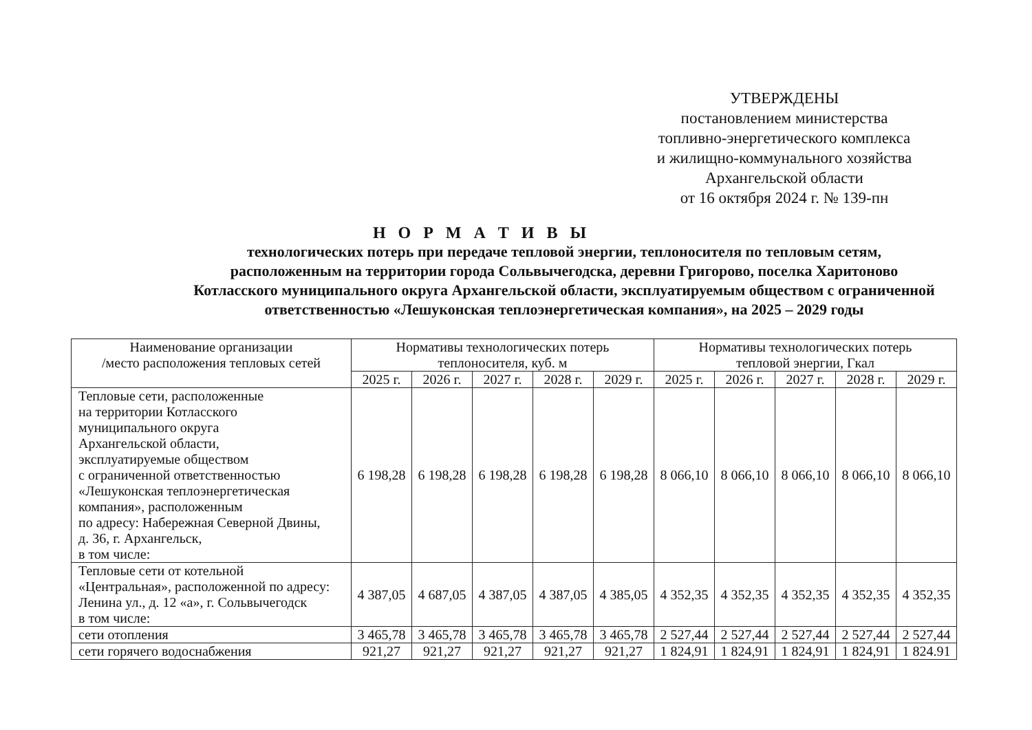УТВЕРЖДЕНЫ
постановлением министерства
топливно-энергетического комплекса
и жилищно-коммунального хозяйства
Архангельской области
от 16 октября 2024 г. № 139-пн
Н О Р М А Т И В Ы
технологических потерь при передаче тепловой энергии, теплоносителя по тепловым сетям,
расположенным на территории города Сольвычегодска, деревни Григорово, поселка Харитоново
Котласского муниципального округа Архангельской области, эксплуатируемым обществом с ограниченной
ответственностью «Лешуконская теплоэнергетическая компания», на 2025 – 2029 годы
| Наименование организации /место расположения тепловых сетей | Нормативы технологических потерь теплоносителя, куб. м | | | | | Нормативы технологических потерь тепловой энергии, Гкал | | | | |
| --- | --- | --- | --- | --- | --- | --- | --- | --- | --- | --- |
| | 2025 г. | 2026 г. | 2027 г. | 2028 г. | 2029 г. | 2025 г. | 2026 г. | 2027 г. | 2028 г. | 2029 г. |
| Тепловые сети, расположенные на территории Котласского муниципального округа Архангельской области, эксплуатируемые обществом с ограниченной ответственностью «Лешуконская теплоэнергетическая компания», расположенным по адресу: Набережная Северной Двины, д. 36, г. Архангельск, в том числе: | 6 198,28 | 6 198,28 | 6 198,28 | 6 198,28 | 6 198,28 | 8 066,10 | 8 066,10 | 8 066,10 | 8 066,10 | 8 066,10 |
| Тепловые сети от котельной «Центральная», расположенной по адресу: Ленина ул., д. 12 «а», г. Сольвычегодск в том числе: | 4 387,05 | 4 687,05 | 4 387,05 | 4 387,05 | 4 385,05 | 4 352,35 | 4 352,35 | 4 352,35 | 4 352,35 | 4 352,35 |
| сети отопления | 3 465,78 | 3 465,78 | 3 465,78 | 3 465,78 | 3 465,78 | 2 527,44 | 2 527,44 | 2 527,44 | 2 527,44 | 2 527,44 |
| сети горячего водоснабжения | 921,27 | 921,27 | 921,27 | 921,27 | 921,27 | 1 824,91 | 1 824,91 | 1 824,91 | 1 824,91 | 1 824.91 |